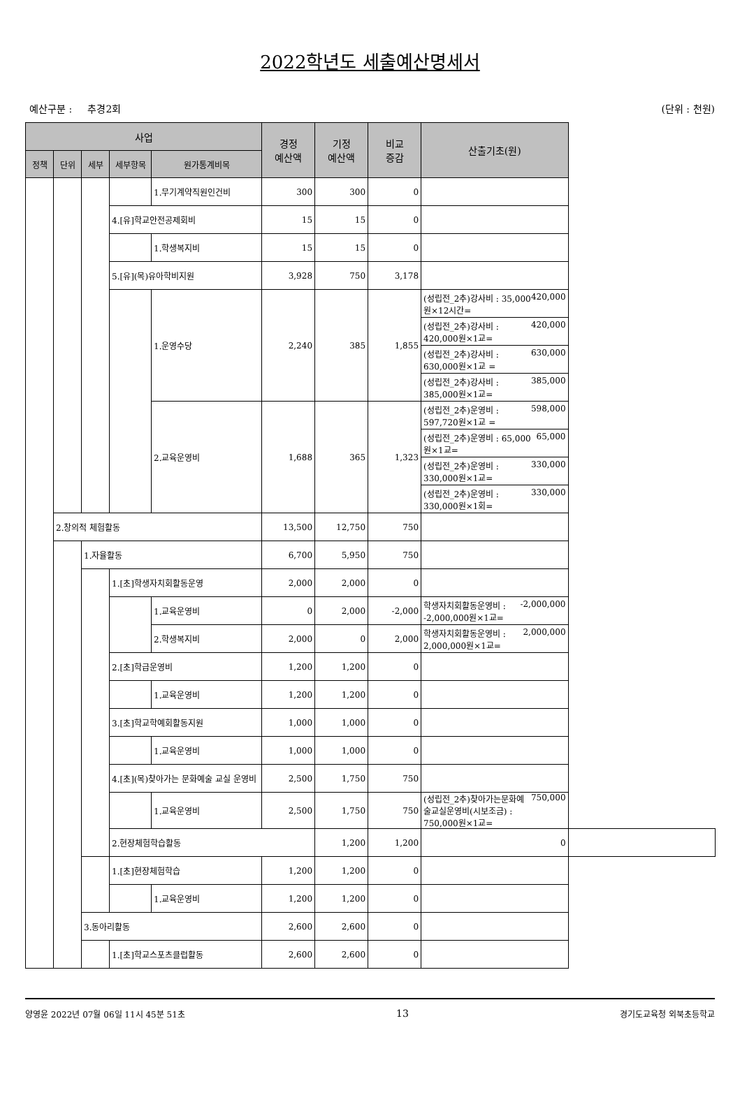2022학년도 세출예산명세서
예산구분 : 추경2회 (단위 : 천원)
| 사업 | | | | | 경정 예산액 | 기정 예산액 | 비교 증감 | 산출기초(원) | |
| --- | --- | --- | --- | --- | --- | --- | --- | --- | --- |
| 정책 | 단위 | 세부 | 세부항목 | 원가통계비목 | | | | | |
| | | | | 1.무기계약직원인건비 | 300 | 300 | 0 | | |
| | | | 4.[유]학교안전공제회비 | | 15 | 15 | 0 | | |
| | | | | 1.학생복지비 | 15 | 15 | 0 | | |
| | | | 5.[유](목)유아학비지원 | | 3,928 | 750 | 3,178 | | |
| | | | | 1.운영수당 | 2,240 | 385 | 1,855 | (성립전_2추)강사비 : 35,000원×12시간= 420,000 | |
| | | | | | | | | (성립전_2추)강사비 : 420,000원×1교= 420,000 | |
| | | | | | | | | (성립전_2추)강사비 : 630,000원×1교 = 630,000 | |
| | | | | | | | | (성립전_2추)강사비 : 385,000원×1교= 385,000 | |
| | | | | 2.교육운영비 | 1,688 | 365 | 1,323 | (성립전_2추)운영비 : 597,720원×1교 = 598,000 | |
| | | | | | | | | (성립전_2추)운영비 : 65,000원×1교= 65,000 | |
| | | | | | | | | (성립전_2추)운영비 : 330,000원×1교= 330,000 | |
| | | | | | | | | (성립전_2추)운영비 : 330,000원×1회= 330,000 | |
| | 2.창의적 체험활동 | | | | 13,500 | 12,750 | 750 | | |
| | | 1.자율활동 | | | 6,700 | 5,950 | 750 | | |
| | | | 1.[초]학생자치회활동운영 | | 2,000 | 2,000 | 0 | | |
| | | | | 1.교육운영비 | 0 | 2,000 | -2,000 | 학생자치회활동운영비 : -2,000,000원×1교= -2,000,000 | |
| | | | | 2.학생복지비 | 2,000 | 0 | 2,000 | 학생자치회활동운영비 : 2,000,000원×1교= 2,000,000 | |
| | | | 2.[초]학급운영비 | | 1,200 | 1,200 | 0 | | |
| | | | | 1.교육운영비 | 1,200 | 1,200 | 0 | | |
| | | | 3.[초]학교학예회활동지원 | | 1,000 | 1,000 | 0 | | |
| | | | | 1.교육운영비 | 1,000 | 1,000 | 0 | | |
| | | | 4.[초](목)찾아가는 문화예술 교실 운영비 | | 2,500 | 1,750 | 750 | | |
| | | | | 1.교육운영비 | 2,500 | 1,750 | 750 | (성립전_2추)찾아가는문화예술교실운영비(시보조금) : 750,000원×1교= 750,000 | |
| | | | 2.현장체험학습활동 | | | 1,200 | 1,200 | 0 | |
| | | | 1.[초]현장체험학습 | | 1,200 | 1,200 | 0 | | |
| | | | | 1.교육운영비 | 1,200 | 1,200 | 0 | | |
| | | 3.동아리활동 | | | 2,600 | 2,600 | 0 | | |
| | | | 1.[초]학교스포츠클럽활동 | | 2,600 | 2,600 | 0 | | |
양영윤 2022년 07월 06일 11시 45분 51초 13 경기도교육청 외북초등학교